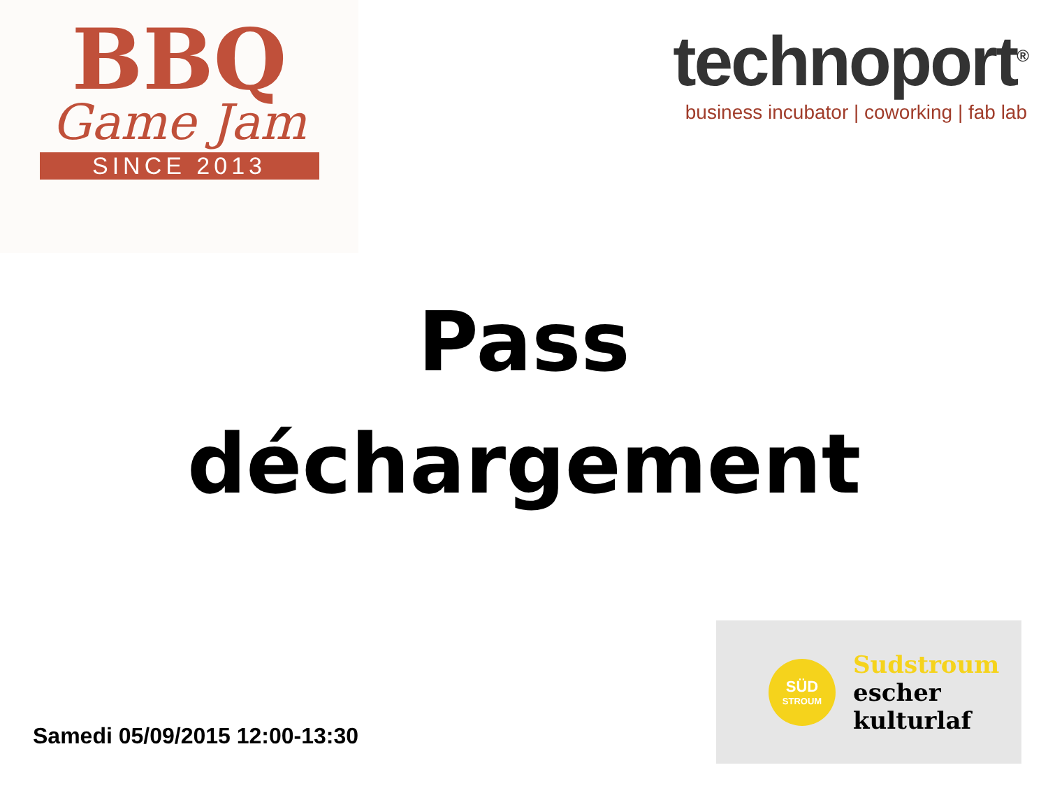BBQ
Game Jam
SINCE 2013
technoport<sup>®</sup>
business incubator | coworking | fab lab
Pass
déchargement
Samedi 05/09/2015 12:00-13:30
SÜD
STROUM
Sudstroum
escher
kulturlaf